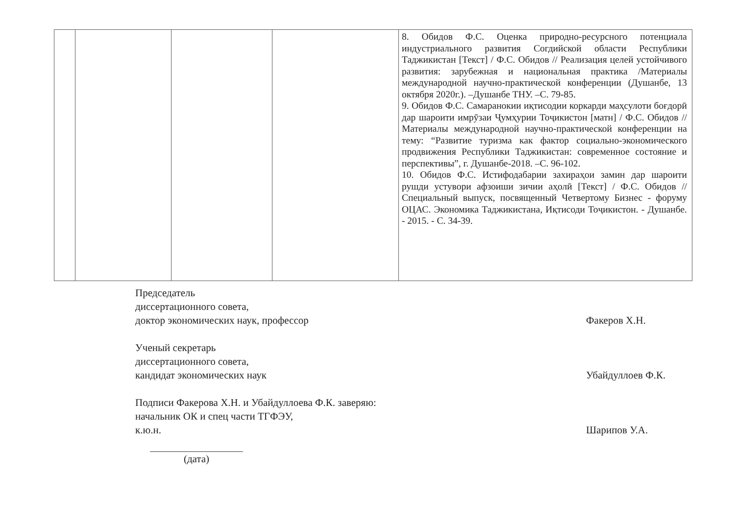| | | | | 8. Обидов Ф.С. Оценка природно-ресурсного потенциала индустриального развития Согдийской области Республики Таджикистан [Текст] / Ф.С. Обидов // Реализация целей устойчивого развития: зарубежная и национальная практика /Материалы международной научно-практической конференции (Душанбе, 13 октября 2020г.). –Душанбе ТНУ. –С. 79-85. 9. Обидов Ф.С. Самаранокии иқтисодии коркарди маҳсулоти боғдорӣ дар шароити имрӯзаи Ҷумҳурии Тоҷикистон [матн] / Ф.С. Обидов //Материалы международной научно-практической конференции на тему: “Развитие туризма как фактор социально-экономического продвижения Республики Таджикистан: современное состояние и перспективы”, г. Душанбе-2018. –С. 96-102. 10. Обидов Ф.С. Истифодабарии захираҳои замин дар шароити рушди устувори афзоиши зичии аҳолӣ [Текст] / Ф.С. Обидов // Специальный выпуск, посвященный Четвертому Бизнес - форуму ОЦАС. Экономика Таджикистана, Иқтисоди Тоҷикистон. - Душанбе. - 2015. - С. 34-39. |
Председатель
диссертационного совета,
доктор экономических наук, профессор
Факеров Х.Н.
Ученый секретарь
диссертационного совета,
кандидат экономических наук
Убайдуллоев Ф.К.
Подписи Факерова Х.Н. и Убайдуллоева Ф.К. заверяю:
начальник ОК и спец части ТГФЭУ,
к.ю.н.
Шарипов У.А.
(дата)